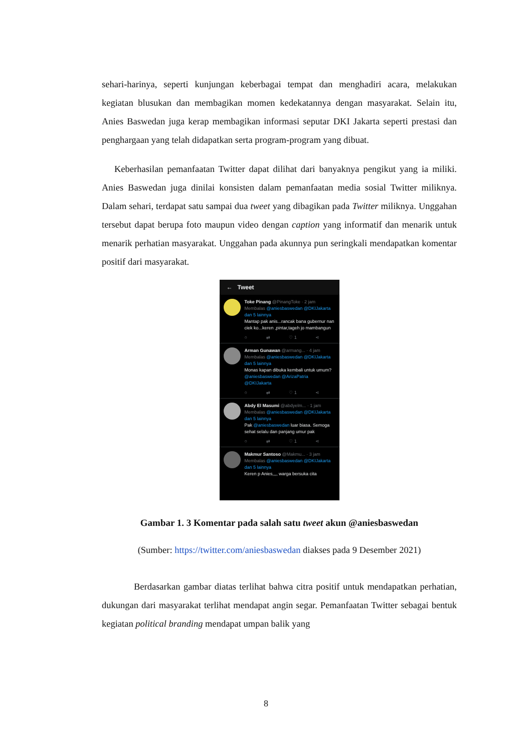sehari-harinya, seperti kunjungan keberbagai tempat dan menghadiri acara, melakukan kegiatan blusukan dan membagikan momen kedekatannya dengan masyarakat. Selain itu, Anies Baswedan juga kerap membagikan informasi seputar DKI Jakarta seperti prestasi dan penghargaan yang telah didapatkan serta program-program yang dibuat.
Keberhasilan pemanfaatan Twitter dapat dilihat dari banyaknya pengikut yang ia miliki. Anies Baswedan juga dinilai konsisten dalam pemanfaatan media sosial Twitter miliknya. Dalam sehari, terdapat satu sampai dua tweet yang dibagikan pada Twitter miliknya. Unggahan tersebut dapat berupa foto maupun video dengan caption yang informatif dan menarik untuk menarik perhatian masyarakat. Unggahan pada akunnya pun seringkali mendapatkan komentar positif dari masyarakat.
← Tweet
Toke Pinang @PinangToke · 2 jam
Membalas @aniesbaswedan @DKIJakarta dan 5 lainnya
Mantap pak anis...rancak bana gubernur nan ciek ko...keren ,pintar,tageh jo mambangun
○ ⇄ ♡ 1 ⋖
Arman Gunawan @armang... · 4 jam
Membalas @aniesbaswedan @DKIJakarta dan 5 lainnya
Monas kapan dibuka kembali untuk umum? @aniesbaswedan @ArizaPatria @DKIJakarta
○ ⇄ ♡ 1 ⋖
Abdy El Masumi @abdyelm... · 1 jam
Membalas @aniesbaswedan @DKIJakarta dan 5 lainnya
Pak @aniesbaswedan luar biasa. Semoga sehat selalu dan panjang umur pak
○ ⇄ ♡ 1 ⋖
Makmur Santoso @Makmu... · 3 jam
Membalas @aniesbaswedan @DKIJakarta dan 5 lainnya
Keren p Anies,,,, warga bersuka cita
Gambar 1. 3 Komentar pada salah satu tweet akun @aniesbaswedan
(Sumber: https://twitter.com/aniesbaswedan diakses pada 9 Desember 2021)
Berdasarkan gambar diatas terlihat bahwa citra positif untuk mendapatkan perhatian, dukungan dari masyarakat terlihat mendapat angin segar. Pemanfaatan Twitter sebagai bentuk kegiatan political branding mendapat umpan balik yang
8